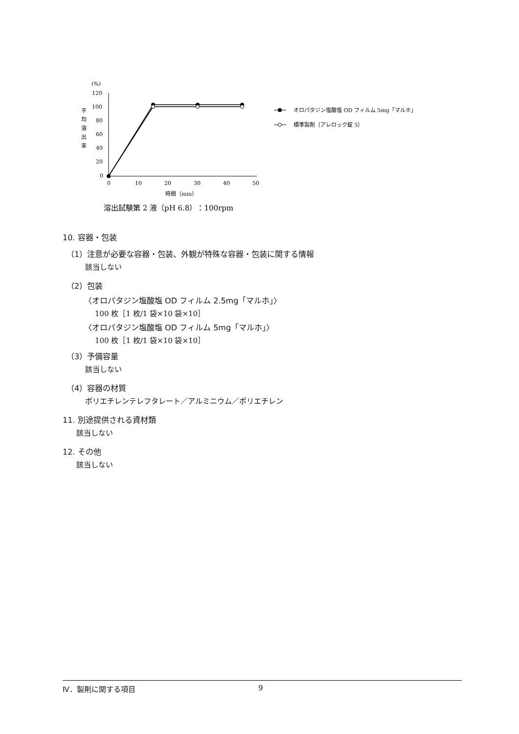(%)
120
100
80
60
40
20
0
0
10
20
30
40
50
時間（min）
平
均
溶
出
率
オロパタジン塩酸塩 OD フィルム 5mg「マルホ」
標準製剤（アレロック錠 5）
溶出試験第 2 液（pH 6.8）：100rpm
10. 容器・包装
（1）注意が必要な容器・包装、外観が特殊な容器・包装に関する情報
該当しない
（2）包装
〈オロパタジン塩酸塩 OD フィルム 2.5mg「マルホ」〉
100 枚［1 枚/1 袋×10 袋×10］
〈オロパタジン塩酸塩 OD フィルム 5mg「マルホ」〉
100 枚［1 枚/1 袋×10 袋×10］
（3）予備容量
該当しない
（4）容器の材質
ポリエチレンテレフタレート／アルミニウム／ポリエチレン
11. 別途提供される資材類
該当しない
12. その他
該当しない
Ⅳ．製剤に関する項目 9